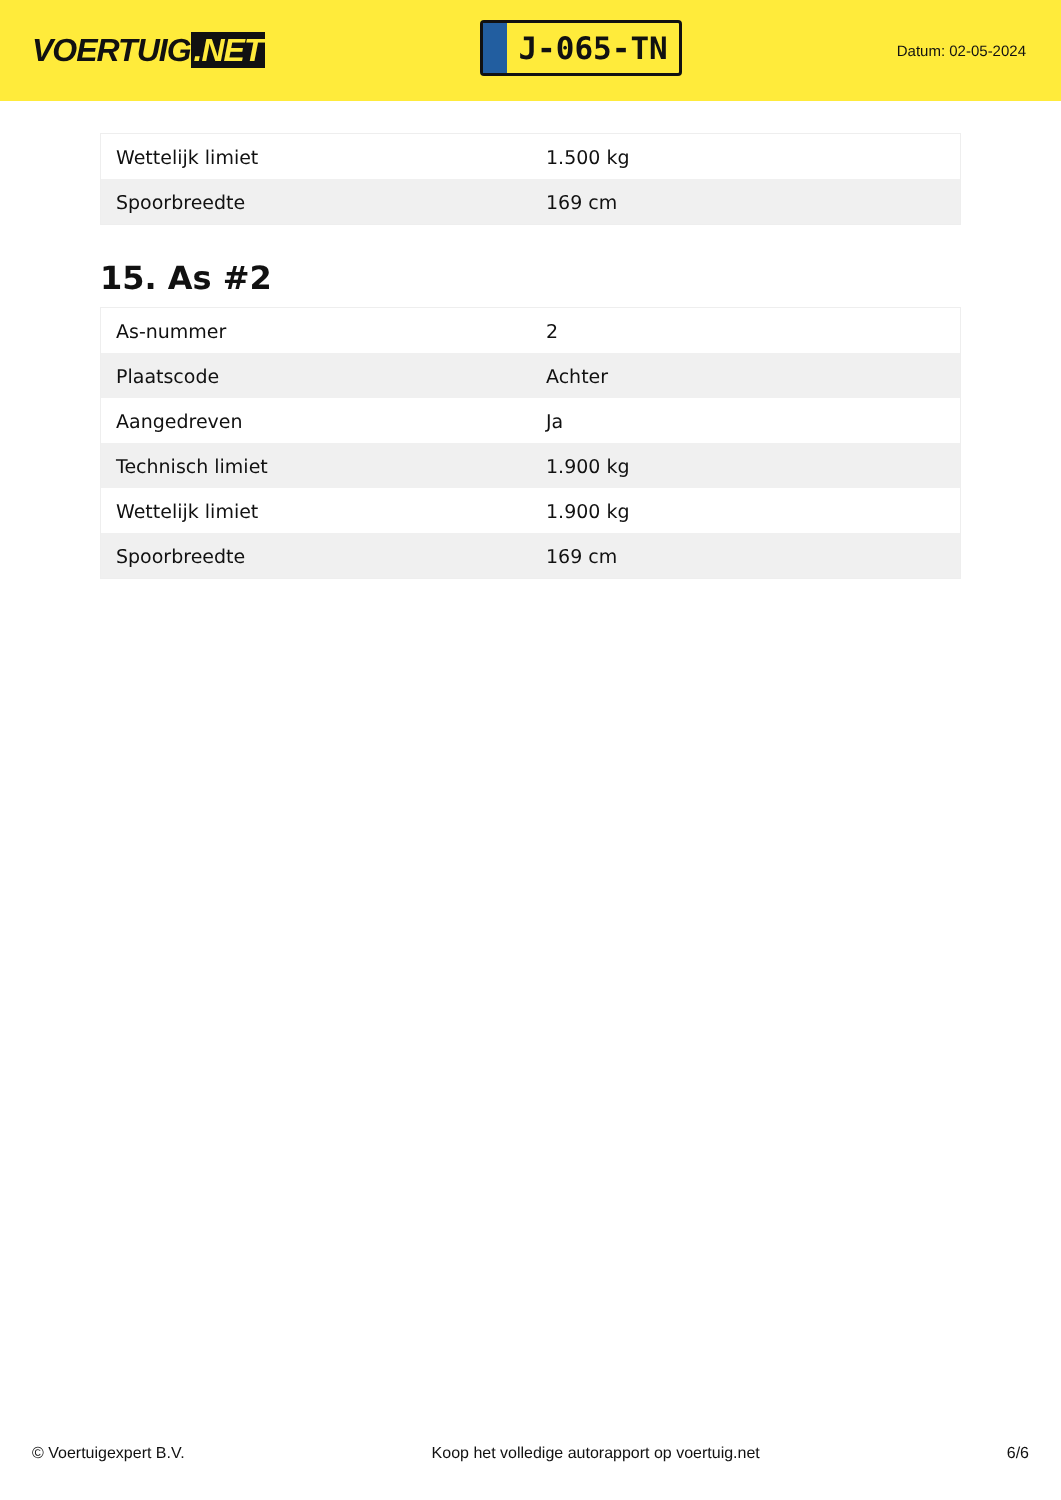VOERTUIG.NET
J-065-TN
Datum: 02-05-2024
| Wettelijk limiet | 1.500 kg |
| Spoorbreedte | 169 cm |
15. As #2
| As-nummer | 2 |
| Plaatscode | Achter |
| Aangedreven | Ja |
| Technisch limiet | 1.900 kg |
| Wettelijk limiet | 1.900 kg |
| Spoorbreedte | 169 cm |
© Voertuigexpert B.V. Koop het volledige autorapport op voertuig.net 6/6